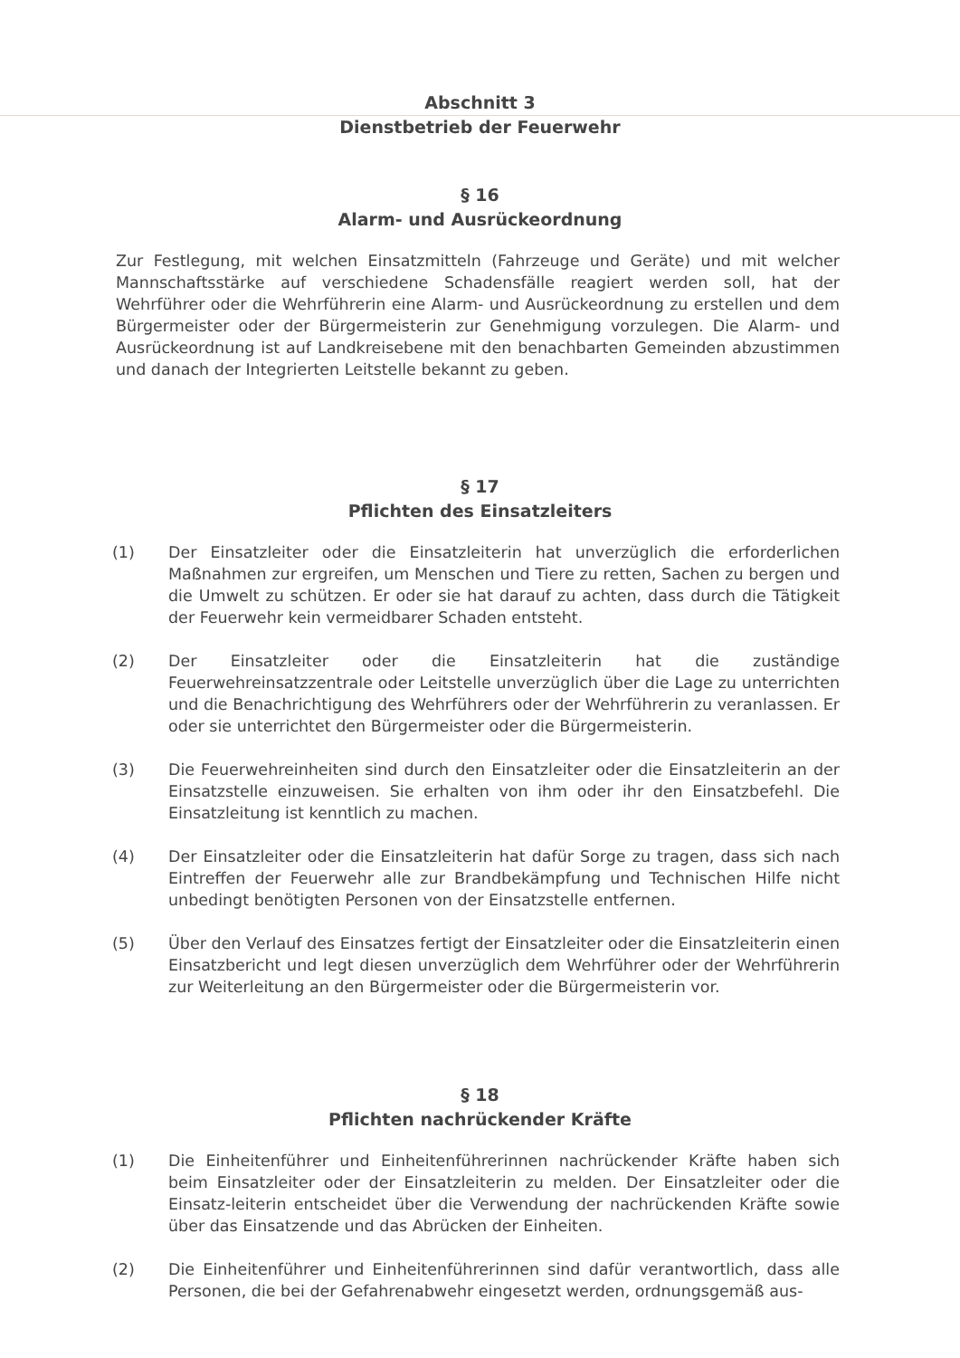Abschnitt 3
Dienstbetrieb der Feuerwehr
§ 16
Alarm- und Ausrückeordnung
Zur Festlegung, mit welchen Einsatzmitteln (Fahrzeuge und Geräte) und mit welcher Mannschaftsstärke auf verschiedene Schadensfälle reagiert werden soll, hat der Wehrführer oder die Wehrführerin eine Alarm- und Ausrückeordnung zu erstellen und dem Bürgermeister oder der Bürgermeisterin zur Genehmigung vorzulegen. Die Alarm- und Ausrückeordnung ist auf Landkreisebene mit den benachbarten Gemeinden abzustimmen und danach der Integrierten Leitstelle bekannt zu geben.
§ 17
Pflichten des Einsatzleiters
(1) Der Einsatzleiter oder die Einsatzleiterin hat unverzüglich die erforderlichen Maßnahmen zur ergreifen, um Menschen und Tiere zu retten, Sachen zu bergen und die Umwelt zu schützen. Er oder sie hat darauf zu achten, dass durch die Tätigkeit der Feuerwehr kein vermeidbarer Schaden entsteht.
(2) Der Einsatzleiter oder die Einsatzleiterin hat die zuständige Feuerwehreinsatzzentrale oder Leitstelle unverzüglich über die Lage zu unterrichten und die Benachrichtigung des Wehrführers oder der Wehrführerin zu veranlassen. Er oder sie unterrichtet den Bürgermeister oder die Bürgermeisterin.
(3) Die Feuerwehreinheiten sind durch den Einsatzleiter oder die Einsatzleiterin an der Einsatzstelle einzuweisen. Sie erhalten von ihm oder ihr den Einsatzbefehl. Die Einsatzleitung ist kenntlich zu machen.
(4) Der Einsatzleiter oder die Einsatzleiterin hat dafür Sorge zu tragen, dass sich nach Eintreffen der Feuerwehr alle zur Brandbekämpfung und Technischen Hilfe nicht unbedingt benötigten Personen von der Einsatzstelle entfernen.
(5) Über den Verlauf des Einsatzes fertigt der Einsatzleiter oder die Einsatzleiterin einen Einsatzbericht und legt diesen unverzüglich dem Wehrführer oder der Wehrführerin zur Weiterleitung an den Bürgermeister oder die Bürgermeisterin vor.
§ 18
Pflichten nachrückender Kräfte
(1) Die Einheitenführer und Einheitenführerinnen nachrückender Kräfte haben sich beim Einsatzleiter oder der Einsatzleiterin zu melden. Der Einsatzleiter oder die Einsatz-leiterin entscheidet über die Verwendung der nachrückenden Kräfte sowie über das Einsatzende und das Abrücken der Einheiten.
(2) Die Einheitenführer und Einheitenführerinnen sind dafür verantwortlich, dass alle Personen, die bei der Gefahrenabwehr eingesetzt werden, ordnungsgemäß aus-